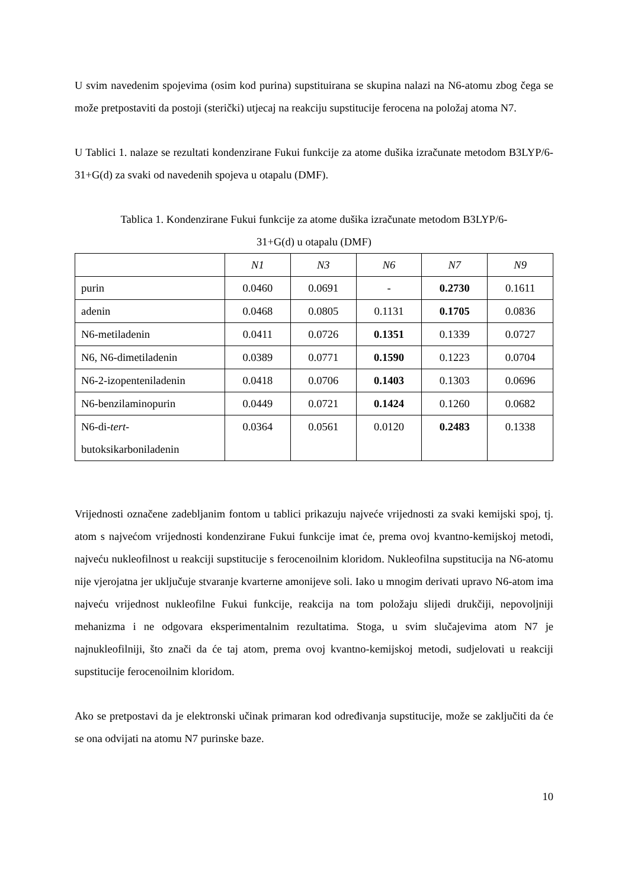U svim navedenim spojevima (osim kod purina) supstituirana se skupina nalazi na N6-atomu zbog čega se može pretpostaviti da postoji (sterički) utjecaj na reakciju supstitucije ferocena na položaj atoma N7.
U Tablici 1. nalaze se rezultati kondenzirane Fukui funkcije za atome dušika izračunate metodom B3LYP/6-31+G(d) za svaki od navedenih spojeva u otapalu (DMF).
Tablica 1. Kondenzirane Fukui funkcije za atome dušika izračunate metodom B3LYP/6-
31+G(d) u otapalu (DMF)
| | N1 | N3 | N6 | N7 | N9 |
| purin | 0.0460 | 0.0691 | - | 0.2730 | 0.1611 |
| adenin | 0.0468 | 0.0805 | 0.1131 | 0.1705 | 0.0836 |
| N6-metiladenin | 0.0411 | 0.0726 | 0.1351 | 0.1339 | 0.0727 |
| N6, N6-dimetiladenin | 0.0389 | 0.0771 | 0.1590 | 0.1223 | 0.0704 |
| N6-2-izopenteniladenin | 0.0418 | 0.0706 | 0.1403 | 0.1303 | 0.0696 |
| N6-benzilaminopurin | 0.0449 | 0.0721 | 0.1424 | 0.1260 | 0.0682 |
| N6-di- tert - butoksikarboniladenin | 0.0364 | 0.0561 | 0.0120 | 0.2483 | 0.1338 |
Vrijednosti označene zadebljanim fontom u tablici prikazuju najveće vrijednosti za svaki kemijski spoj, tj. atom s najvećom vrijednosti kondenzirane Fukui funkcije imat će, prema ovoj kvantno-kemijskoj metodi, najveću nukleofilnost u reakciji supstitucije s ferocenoilnim kloridom. Nukleofilna supstitucija na N6-atomu nije vjerojatna jer uključuje stvaranje kvarterne amonijeve soli. Iako u mnogim derivati upravo N6-atom ima najveću vrijednost nukleofilne Fukui funkcije, reakcija na tom položaju slijedi drukčiji, nepovoljniji mehanizma i ne odgovara eksperimentalnim rezultatima. Stoga, u svim slučajevima atom N7 je najnukleofilniji, što znači da će taj atom, prema ovoj kvantno-kemijskoj metodi, sudjelovati u reakciji supstitucije ferocenoilnim kloridom.
Ako se pretpostavi da je elektronski učinak primaran kod određivanja supstitucije, može se zaključiti da će se ona odvijati na atomu N7 purinske baze.
10